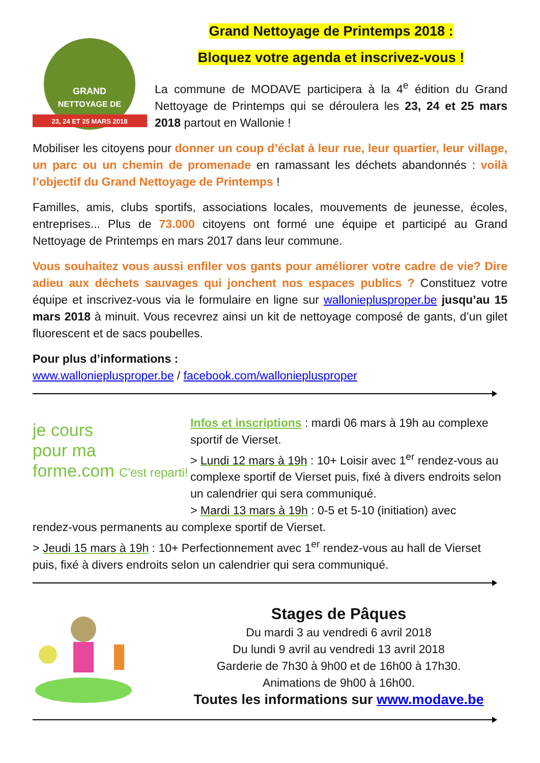23, 24 ET 25 MARS 2018
GRAND
NETTOYAGE DE
Grand Nettoyage de Printemps 2018 :
Bloquez votre agenda et inscrivez-vous !
La commune de MODAVE participera à la 4<sup>e</sup> édition du Grand Nettoyage de Printemps qui se déroulera les 23, 24 et 25 mars 2018 partout en Wallonie !
Mobiliser les citoyens pour donner un coup d’éclat à leur rue, leur quartier, leur village, un parc ou un chemin de promenade en ramassant les déchets abandonnés : voilà l’objectif du Grand Nettoyage de Printemps !
Familles, amis, clubs sportifs, associations locales, mouvements de jeunesse, écoles, entreprises... Plus de 73.000 citoyens ont formé une équipe et participé au Grand Nettoyage de Printemps en mars 2017 dans leur commune.
Vous souhaitez vous aussi enfiler vos gants pour améliorer votre cadre de vie? Dire adieu aux déchets sauvages qui jonchent nos espaces publics ? Constituez votre équipe et inscrivez-vous via le formulaire en ligne sur wallonieplusproper.be jusqu’au 15 mars 2018 à minuit. Vous recevrez ainsi un kit de nettoyage composé de gants, d’un gilet fluorescent et de sacs poubelles.
Pour plus d’informations :
www.wallonieplusproper.be / facebook.com/wallonieplusproper
je cours
pour ma
forme.com C'est reparti!
Infos et inscriptions : mardi 06 mars à 19h au complexe sportif de Vierset.
> Lundi 12 mars à 19h : 10+ Loisir avec 1<sup>er</sup> rendez-vous au complexe sportif de Vierset puis, fixé à divers endroits selon un calendrier qui sera communiqué.
> Mardi 13 mars à 19h : 0-5 et 5-10 (initiation) avec
rendez-vous permanents au complexe sportif de Vierset.
> Jeudi 15 mars à 19h : 10+ Perfectionnement avec 1<sup>er</sup> rendez-vous au hall de Vierset puis, fixé à divers endroits selon un calendrier qui sera communiqué.
Stages de Pâques
Du mardi 3 au vendredi 6 avril 2018
Du lundi 9 avril au vendredi 13 avril 2018
Garderie de 7h30 à 9h00 et de 16h00 à 17h30.
Animations de 9h00 à 16h00.
Toutes les informations sur www.modave.be